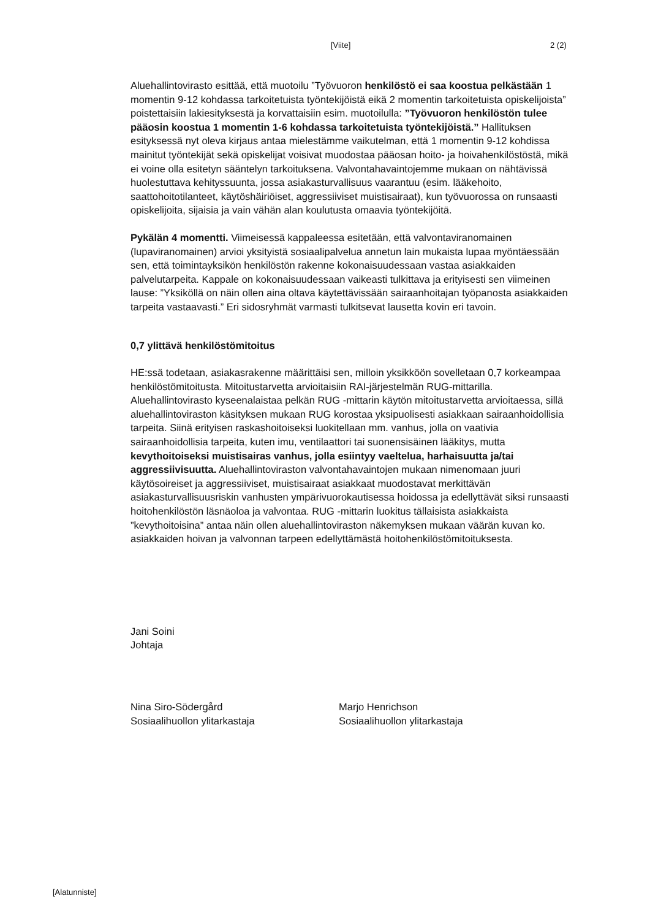[Viite] 2 (2)
Aluehallintovirasto esittää, että muotoilu ”Työvuoron henkilöstö ei saa koostua pelkästään 1 momentin 9-12 kohdassa tarkoitetuista työntekijöistä eikä 2 momentin tarkoitetuista opiskelijoista” poistettaisiin lakiesityksestä ja korvattaisiin esim. muotoilulla: ”Työvuoron henkilöstön tulee pääosin koostua 1 momentin 1-6 kohdassa tarkoitetuista työntekijöistä.” Hallituksen esityksessä nyt oleva kirjaus antaa mielestämme vaikutelman, että 1 momentin 9-12 kohdissa mainitut työntekijät sekä opiskelijat voisivat muodostaa pääosan hoito- ja hoivahenkilöstöstä, mikä ei voine olla esitetyn sääntelyn tarkoituksena. Valvontahavaintojemme mukaan on nähtävissä huolestuttava kehityssuunta, jossa asiakasturvallisuus vaarantuu (esim. lääkehoito, saattohoitotilanteet, käytöshäiriöiset, aggressiiviset muistisairaat), kun työvuorossa on runsaasti opiskelijoita, sijaisia ja vain vähän alan koulutusta omaavia työntekijöitä.
Pykälän 4 momentti. Viimeisessä kappaleessa esitetään, että valvontaviranomainen (lupaviranomainen) arvioi yksityistä sosiaalipalvelua annetun lain mukaista lupaa myöntäessään sen, että toimintayksikön henkilöstön rakenne kokonaisuudessaan vastaa asiakkaiden palvelutarpeita. Kappale on kokonaisuudessaan vaikeasti tulkittava ja erityisesti sen viimeinen lause: ”Yksiköllä on näin ollen aina oltava käytettävissään sairaanhoitajan työpanosta asiakkaiden tarpeita vastaavasti.” Eri sidosryhmät varmasti tulkitsevat lausetta kovin eri tavoin.
0,7 ylittävä henkilöstömitoitus
HE:ssä todetaan, asiakasrakenne määrittäisi sen, milloin yksikköön sovelletaan 0,7 korkeampaa henkilöstömitoitusta. Mitoitustarvetta arvioitaisiin RAI-järjestelmän RUG-mittarilla. Aluehallintovirasto kyseenalaistaa pelkän RUG -mittarin käytön mitoitustarvetta arvioitaessa, sillä aluehallintoviraston käsityksen mukaan RUG korostaa yksipuolisesti asiakkaan sairaanhoidollisia tarpeita. Siinä erityisen raskashoitoiseksi luokitellaan mm. vanhus, jolla on vaativia sairaanhoidollisia tarpeita, kuten imu, ventilaattori tai suonensisäinen lääkitys, mutta kevythoitoiseksi muistisairas vanhus, jolla esiintyy vaeltelua, harhaisuutta ja/tai aggressiivisuutta. Aluehallintoviraston valvontahavaintojen mukaan nimenomaan juuri käytösoireiset ja aggressiiviset, muistisairaat asiakkaat muodostavat merkittävän asiakasturvallisuusriskin vanhusten ympärivuorokautisessa hoidossa ja edellyttävät siksi runsaasti hoitohenkilöstön läsnäoloa ja valvontaa. RUG -mittarin luokitus tällaisista asiakkaista ”kevythoitoisina” antaa näin ollen aluehallintoviraston näkemyksen mukaan väärän kuvan ko. asiakkaiden hoivan ja valvonnan tarpeen edellyttämästä hoitohenkilöstömitoituksesta.
Jani Soini
Johtaja
Nina Siro-Södergård
Sosiaalihuollon ylitarkastaja
Marjo Henrichson
Sosiaalihuollon ylitarkastaja
[Alatunniste]